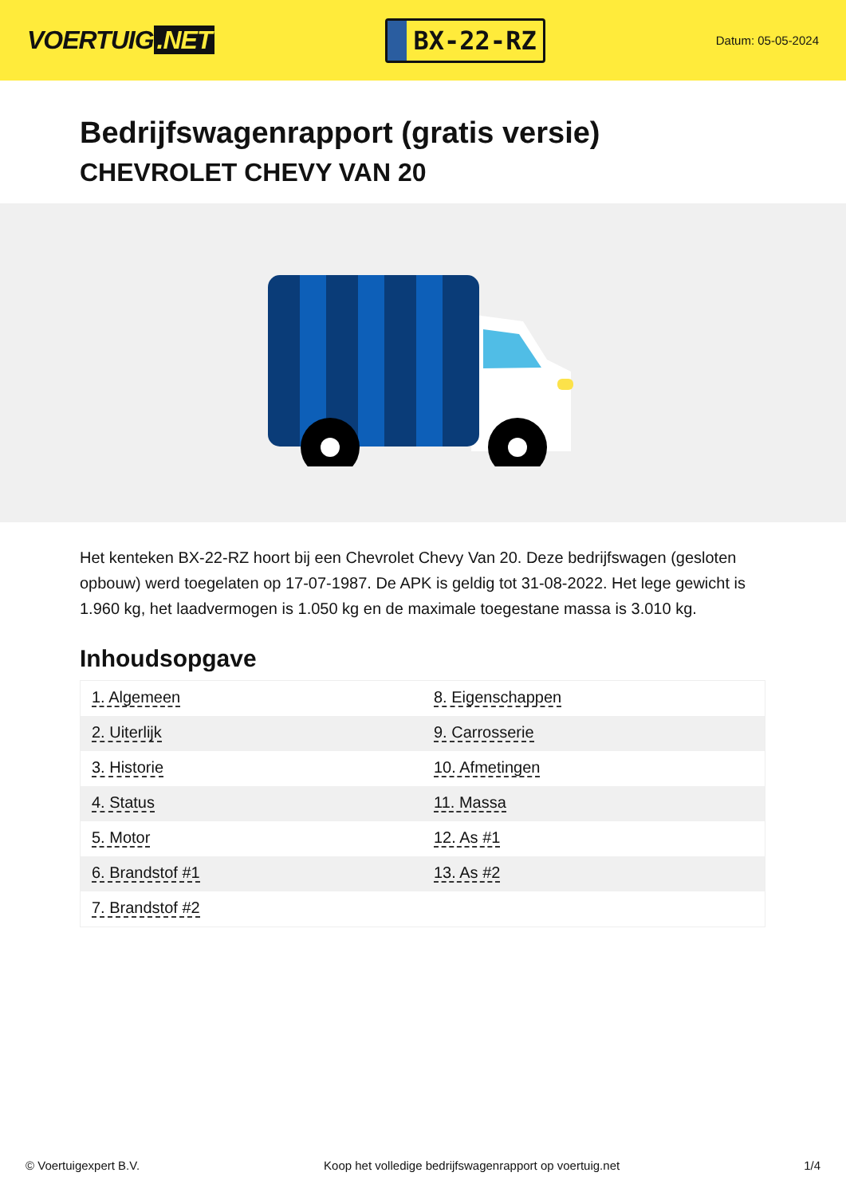VOERTUIG.NET
BX-22-RZ
Datum: 05-05-2024
Bedrijfswagenrapport (gratis versie)
CHEVROLET CHEVY VAN 20
Het kenteken BX-22-RZ hoort bij een Chevrolet Chevy Van 20. Deze bedrijfswagen (gesloten opbouw) werd toegelaten op 17-07-1987. De APK is geldig tot 31-08-2022. Het lege gewicht is 1.960 kg, het laadvermogen is 1.050 kg en de maximale toegestane massa is 3.010 kg.
Inhoudsopgave
| 1. Algemeen | 8. Eigenschappen |
| 2. Uiterlijk | 9. Carrosserie |
| 3. Historie | 10. Afmetingen |
| 4. Status | 11. Massa |
| 5. Motor | 12. As #1 |
| 6. Brandstof #1 | 13. As #2 |
| 7. Brandstof #2 | |
© Voertuigexpert B.V. Koop het volledige bedrijfswagenrapport op voertuig.net 1/4